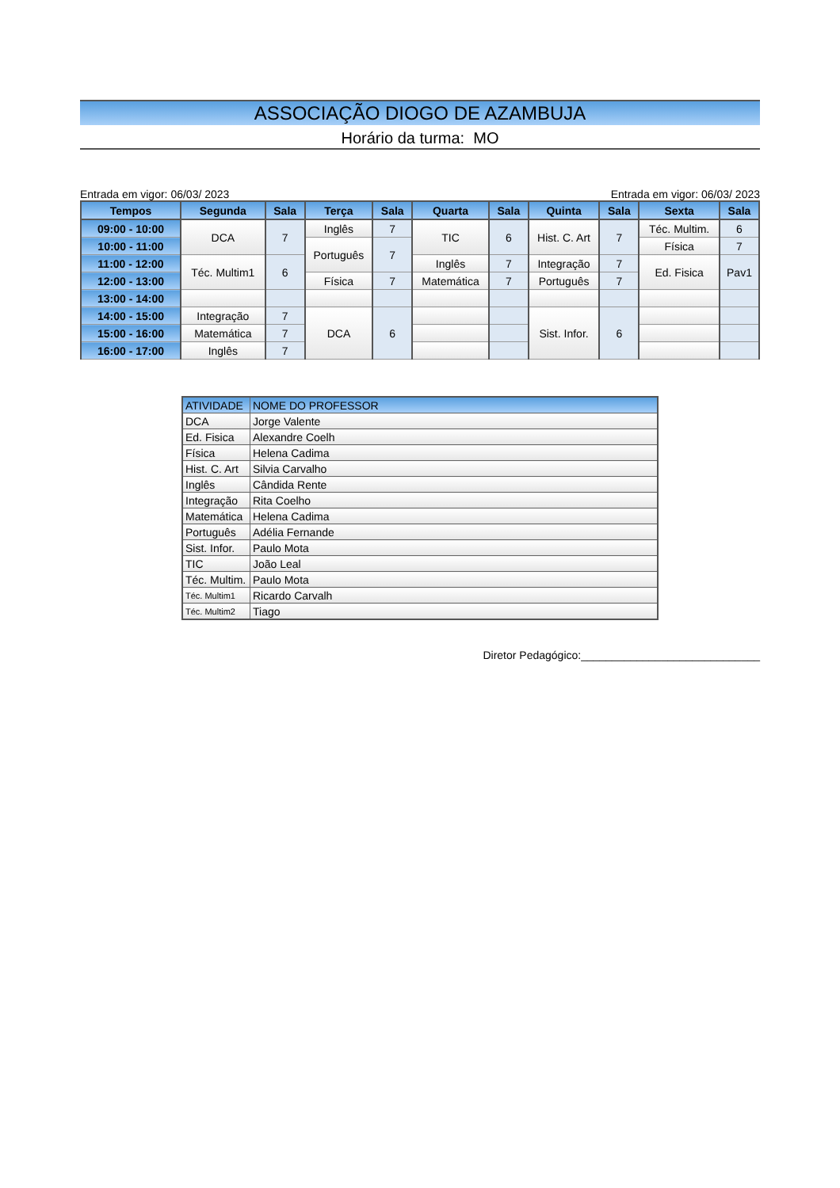ASSOCIAÇÃO DIOGO DE AZAMBUJA
Horário da turma: MO
Entrada em vigor: 06/03/ 2023 Entrada em vigor: 06/03/ 2023
| Tempos | Segunda | Sala | Terça | Sala | Quarta | Sala | Quinta | Sala | Sexta | Sala |
| --- | --- | --- | --- | --- | --- | --- | --- | --- | --- | --- |
| 09:00 - 10:00 | DCA | 7 | Inglês | 7 | TIC | 6 | Hist. C. Art | 7 | Téc. Multim. | 6 |
| 10:00 - 11:00 | | | Português | 7 | | | | | Física | 7 |
| 11:00 - 12:00 | Téc. Multim1 | 6 | | | Inglês | 7 | Integração | 7 | Ed. Fisica | Pav1 |
| 12:00 - 13:00 | | | Física | 7 | Matemática | 7 | Português | 7 | | |
| 13:00 - 14:00 | | | | | | | | | | |
| 14:00 - 15:00 | Integração | 7 | DCA | 6 | | | Sist. Infor. | 6 | | |
| 15:00 - 16:00 | Matemática | 7 | | | | | | | | |
| 16:00 - 17:00 | Inglês | 7 | | | | | | | | |
| ATIVIDADE | NOME DO PROFESSOR |
| --- | --- |
| DCA | Jorge Valente |
| Ed. Fisica | Alexandre Coelh |
| Física | Helena Cadima |
| Hist. C. Art | Silvia Carvalho |
| Inglês | Cândida Rente |
| Integração | Rita Coelho |
| Matemática | Helena Cadima |
| Português | Adélia Fernande |
| Sist. Infor. | Paulo Mota |
| TIC | João Leal |
| Téc. Multim. | Paulo Mota |
| Téc. Multim1 | Ricardo Carvalh |
| Téc. Multim2 | Tiago |
Diretor Pedagógico:_____________________________